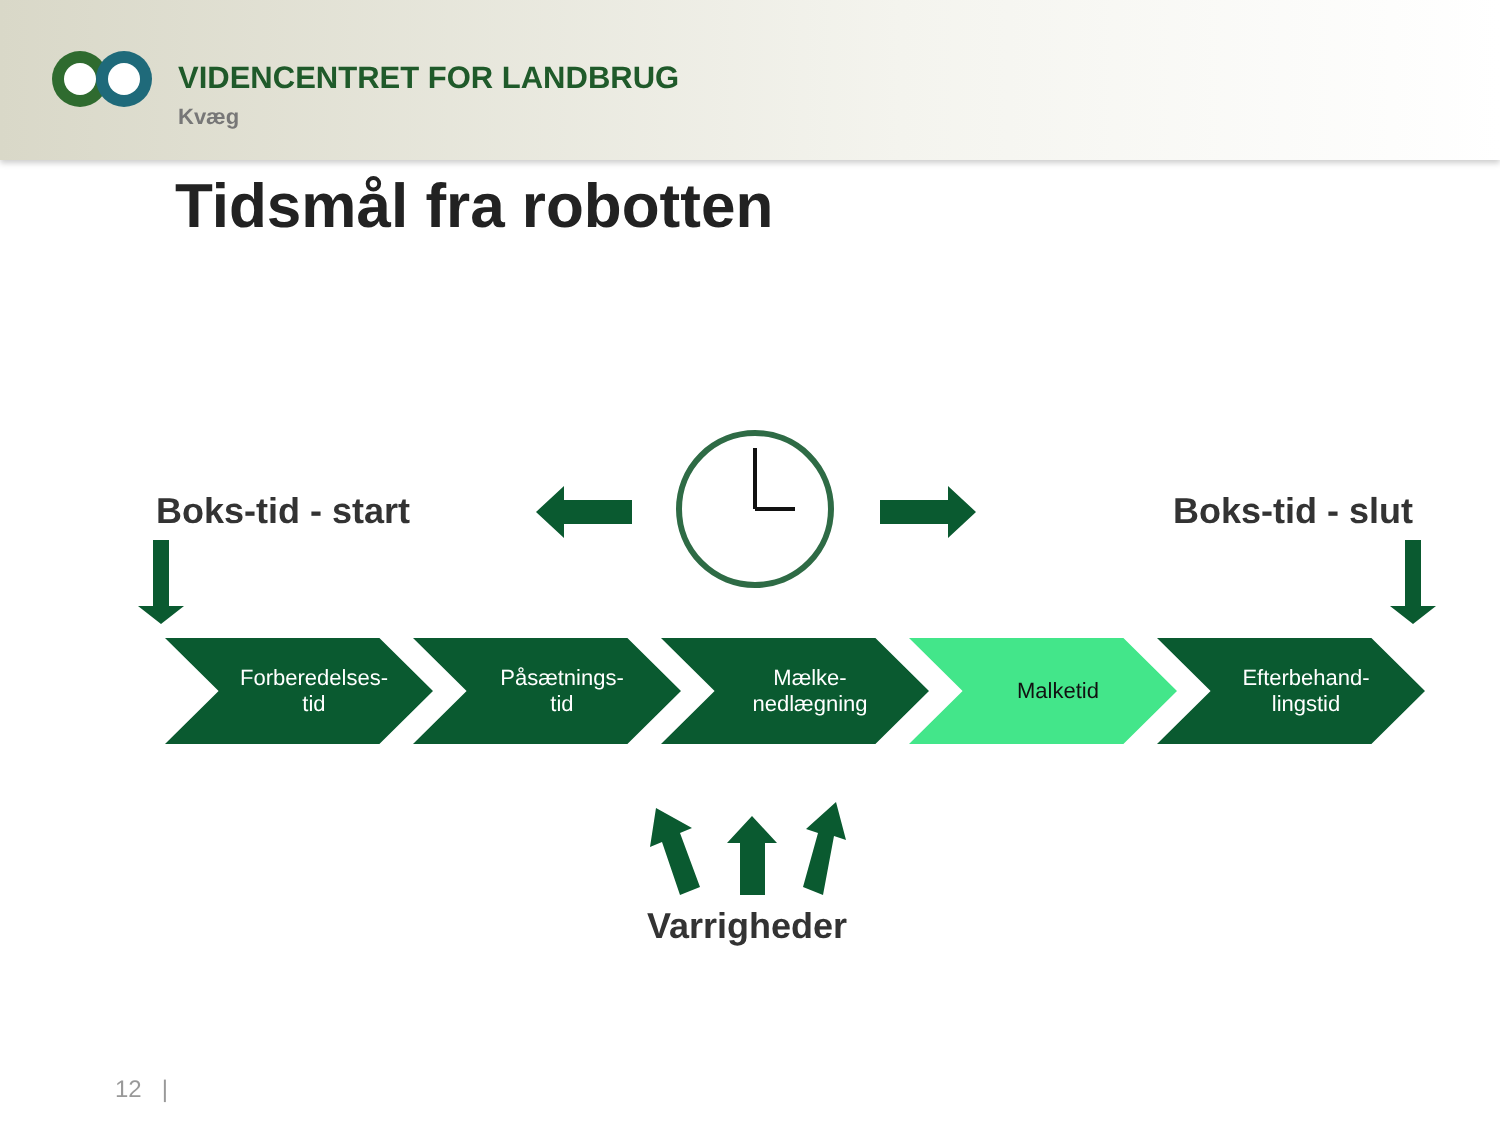VIDENCENTRET FOR LANDBRUG
Kvæg
Tidsmål fra robotten
Boks-tid - start Boks-tid - slut
Forberedelses-
tid
Påsætnings-
tid
Mælke-
nedlægning
Malketid Efterbehand-
lingstid
Varrigheder
12 |